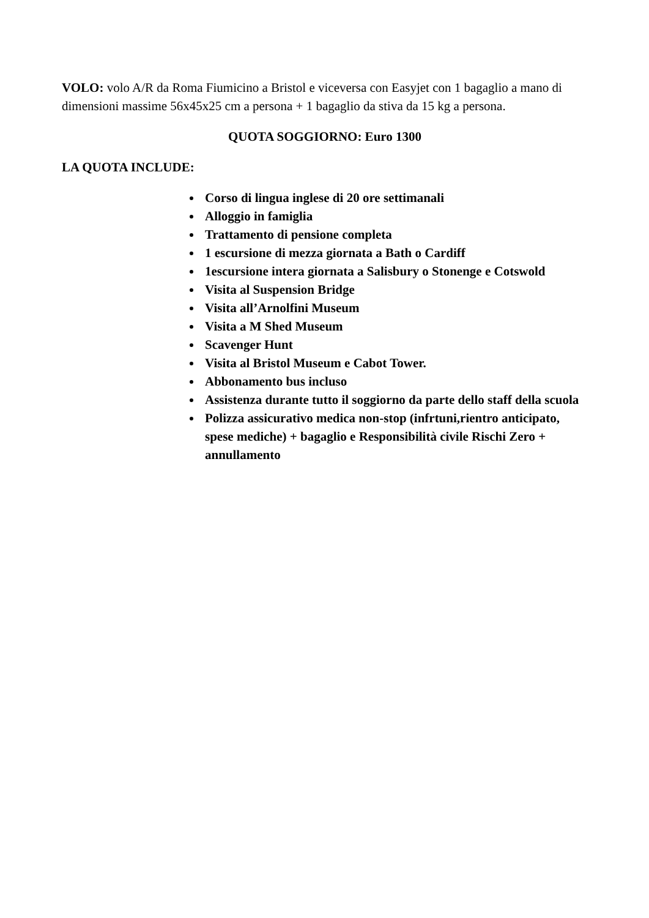VOLO: volo A/R da Roma Fiumicino a Bristol e viceversa con Easyjet con 1 bagaglio a mano di dimensioni massime 56x45x25 cm a persona + 1 bagaglio da stiva da 15 kg a persona.
QUOTA SOGGIORNO: Euro 1300
LA QUOTA INCLUDE:
Corso di lingua inglese di 20 ore settimanali
Alloggio in famiglia
Trattamento di pensione completa
1 escursione di mezza giornata a Bath o Cardiff
1escursione intera giornata a Salisbury o Stonenge e Cotswold
Visita al Suspension Bridge
Visita all’Arnolfini Museum
Visita a M Shed Museum
Scavenger Hunt
Visita al Bristol Museum e Cabot Tower.
Abbonamento bus incluso
Assistenza durante tutto il soggiorno da parte dello staff della scuola
Polizza assicurativo medica non-stop (infrtuni,rientro anticipato, spese mediche) + bagaglio e Responsibilità civile Rischi Zero + annullamento